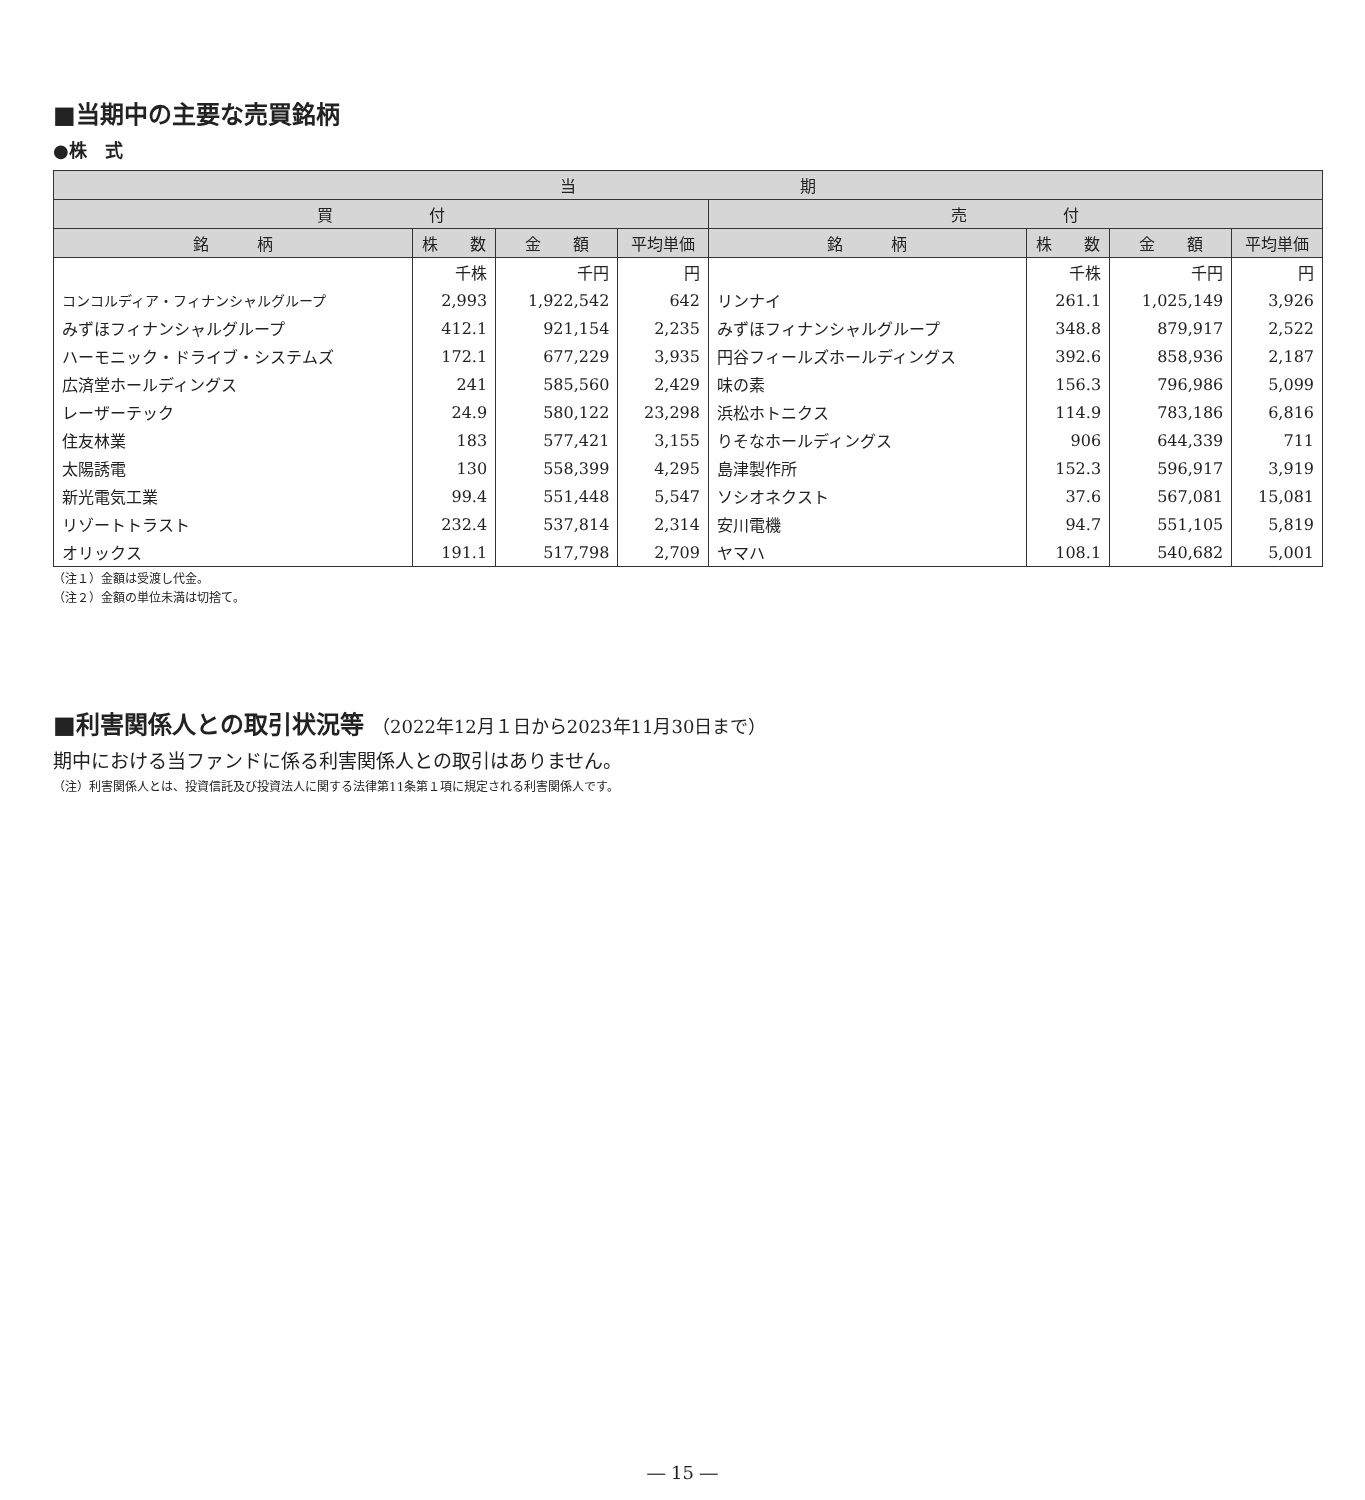■当期中の主要な売買銘柄
●株　式
| 当 期 | | | | | | | |
| --- | --- | --- | --- | --- | --- | --- | --- |
| 買 付 | | | | 売 付 | | | |
| 銘 柄 | 株 数 | 金 額 | 平均単価 | 銘 柄 | 株 数 | 金 額 | 平均単価 |
| | 千株 | 千円 | 円 | | 千株 | 千円 | 円 |
| コンコルディア・フィナンシャルグループ | 2,993 | 1,922,542 | 642 | リンナイ | 261.1 | 1,025,149 | 3,926 |
| みずほフィナンシャルグループ | 412.1 | 921,154 | 2,235 | みずほフィナンシャルグループ | 348.8 | 879,917 | 2,522 |
| ハーモニック・ドライブ・システムズ | 172.1 | 677,229 | 3,935 | 円谷フィールズホールディングス | 392.6 | 858,936 | 2,187 |
| 広済堂ホールディングス | 241 | 585,560 | 2,429 | 味の素 | 156.3 | 796,986 | 5,099 |
| レーザーテック | 24.9 | 580,122 | 23,298 | 浜松ホトニクス | 114.9 | 783,186 | 6,816 |
| 住友林業 | 183 | 577,421 | 3,155 | りそなホールディングス | 906 | 644,339 | 711 |
| 太陽誘電 | 130 | 558,399 | 4,295 | 島津製作所 | 152.3 | 596,917 | 3,919 |
| 新光電気工業 | 99.4 | 551,448 | 5,547 | ソシオネクスト | 37.6 | 567,081 | 15,081 |
| リゾートトラスト | 232.4 | 537,814 | 2,314 | 安川電機 | 94.7 | 551,105 | 5,819 |
| オリックス | 191.1 | 517,798 | 2,709 | ヤマハ | 108.1 | 540,682 | 5,001 |
（注１）金額は受渡し代金。
（注２）金額の単位未満は切捨て。
■利害関係人との取引状況等 （2022年12月１日から2023年11月30日まで）
期中における当ファンドに係る利害関係人との取引はありません。
（注）利害関係人とは、投資信託及び投資法人に関する法律第11条第１項に規定される利害関係人です。
― 15 ―